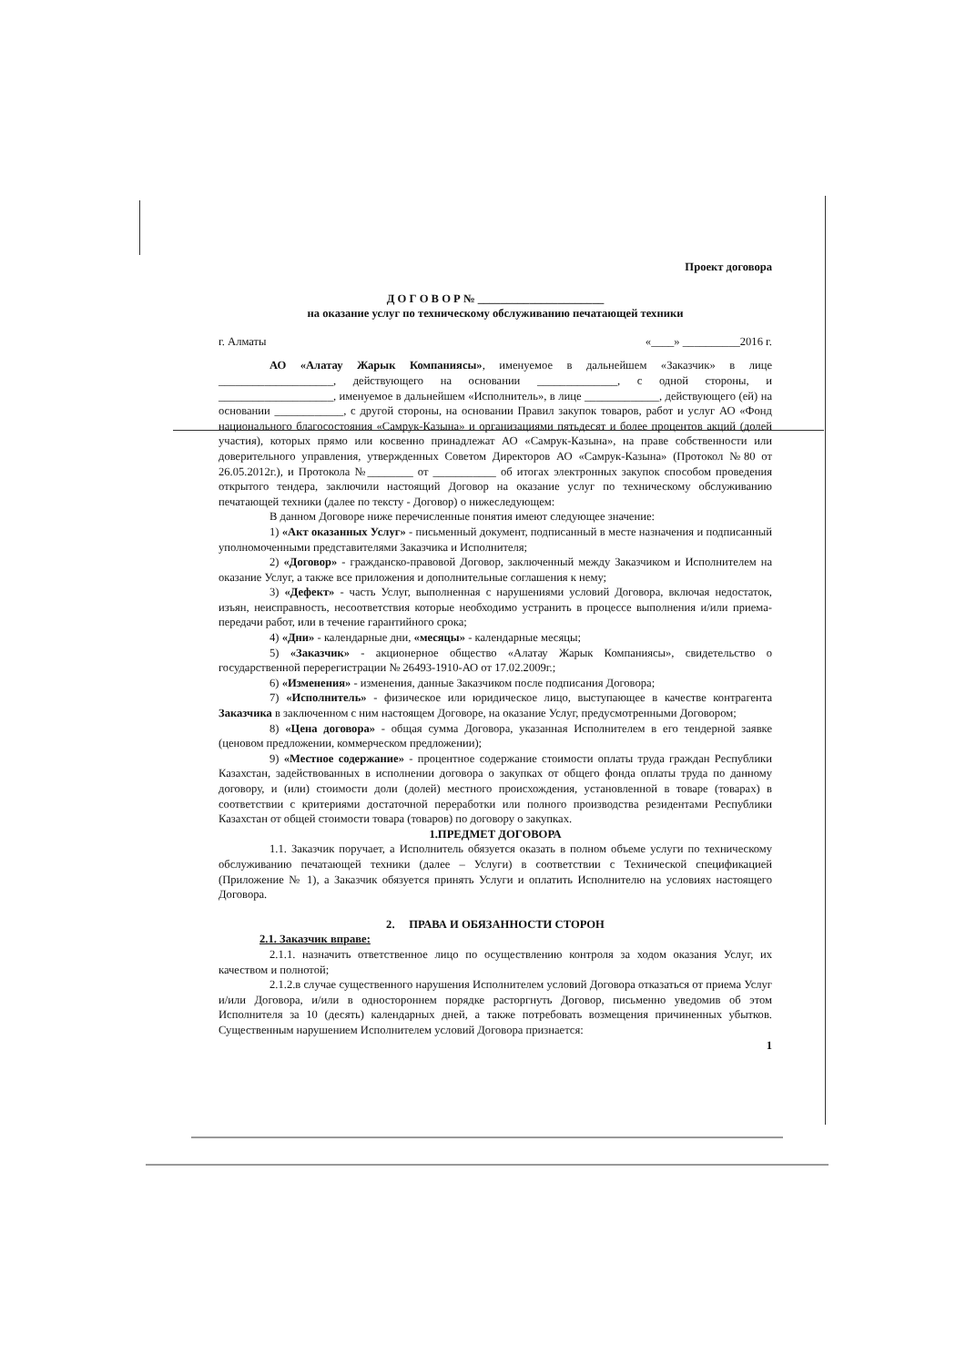Проект договора
Д О Г О В О Р № ______________________
на оказание услуг по техническому обслуживанию печатающей техники
г. Алматы «____» __________2016 г.
АО «Алатау Жарык Компаниясы», именуемое в дальнейшем «Заказчик» в лице ____________________, действующего на основании ______________, с одной стороны, и ____________________, именуемое в дальнейшем «Исполнитель», в лице _____________, действующего (ей) на основании ____________, с другой стороны, на основании Правил закупок товаров, работ и услуг АО «Фонд национального благосостояния «Самрук-Казына» и организациями пятьдесят и более процентов акций (долей участия), которых прямо или косвенно принадлежат АО «Самрук-Казына», на праве собственности или доверительного управления, утвержденных Советом Директоров АО «Самрук-Казына» (Протокол №80 от 26.05.2012г.), и Протокола №________ от ___________ об итогах электронных закупок способом проведения открытого тендера, заключили настоящий Договор на оказание услуг по техническому обслуживанию печатающей техники (далее по тексту - Договор) о нижеследующем:
В данном Договоре ниже перечисленные понятия имеют следующее значение:
1) «Акт оказанных Услуг» - письменный документ, подписанный в месте назначения и подписанный уполномоченными представителями Заказчика и Исполнителя;
2) «Договор» - гражданско-правовой Договор, заключенный между Заказчиком и Исполнителем на оказание Услуг, а также все приложения и дополнительные соглашения к нему;
3) «Дефект» - часть Услуг, выполненная с нарушениями условий Договора, включая недостаток, изъян, неисправность, несоответствия которые необходимо устранить в процессе выполнения и/или приема-передачи работ, или в течение гарантийного срока;
4) «Дни» - календарные дни, «месяцы» - календарные месяцы;
5) «Заказчик» - акционерное общество «Алатау Жарык Компаниясы», свидетельство о государственной перерегистрации № 26493-1910-АО от 17.02.2009г.;
6) «Изменения» - изменения, данные Заказчиком после подписания Договора;
7) «Исполнитель» - физическое или юридическое лицо, выступающее в качестве контрагента Заказчика в заключенном с ним настоящем Договоре, на оказание Услуг, предусмотренными Договором;
8) «Цена договора» - общая сумма Договора, указанная Исполнителем в его тендерной заявке (ценовом предложении, коммерческом предложении);
9) «Местное содержание» - процентное содержание стоимости оплаты труда граждан Республики Казахстан, задействованных в исполнении договора о закупках от общего фонда оплаты труда по данному договору, и (или) стоимости доли (долей) местного происхождения, установленной в товаре (товарах) в соответствии с критериями достаточной переработки или полного производства резидентами Республики Казахстан от общей стоимости товара (товаров) по договору о закупках.
1.ПРЕДМЕТ ДОГОВОРА
1.1. Заказчик поручает, а Исполнитель обязуется оказать в полном объеме услуги по техническому обслуживанию печатающей техники (далее – Услуги) в соответствии с Технической спецификацией (Приложение № 1), а Заказчик обязуется принять Услуги и оплатить Исполнителю на условиях настоящего Договора.
2. ПРАВА И ОБЯЗАННОСТИ СТОРОН
2.1. Заказчик вправе:
2.1.1. назначить ответственное лицо по осуществлению контроля за ходом оказания Услуг, их качеством и полнотой;
2.1.2.в случае существенного нарушения Исполнителем условий Договора отказаться от приема Услуг и/или Договора, и/или в одностороннем порядке расторгнуть Договор, письменно уведомив об этом Исполнителя за 10 (десять) календарных дней, а также потребовать возмещения причиненных убытков. Существенным нарушением Исполнителем условий Договора признается:
1